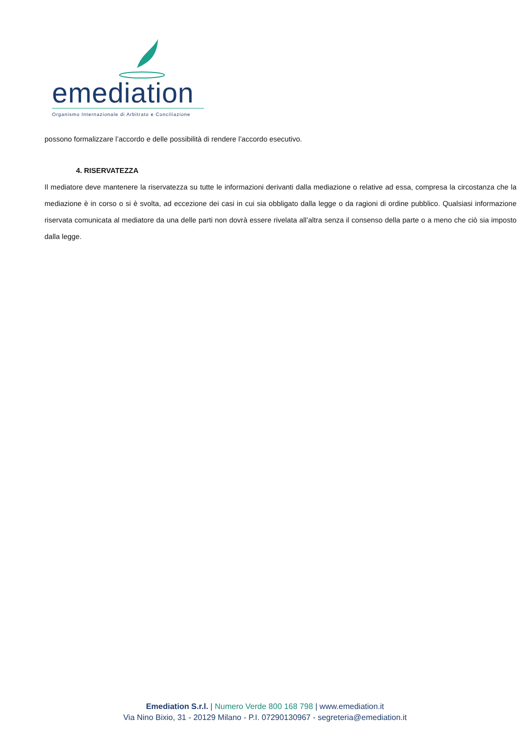emediation
Organismo Internazionale di Arbitrato e Conciliazione
possono formalizzare l’accordo e delle possibilità di rendere l’accordo esecutivo.
4. RISERVATEZZA
Il mediatore deve mantenere la riservatezza su tutte le informazioni derivanti dalla mediazione o relative ad essa, compresa la circostanza che la mediazione è in corso o si è svolta, ad eccezione dei casi in cui sia obbligato dalla legge o da ragioni di ordine pubblico. Qualsiasi informazione riservata comunicata al mediatore da una delle parti non dovrà essere rivelata all’altra senza il consenso della parte o a meno che ciò sia imposto dalla legge.
Emediation S.r.l. | Numero Verde 800 168 798 | www.emediation.it
Via Nino Bixio, 31 - 20129 Milano - P.I. 07290130967 - segreteria@emediation.it